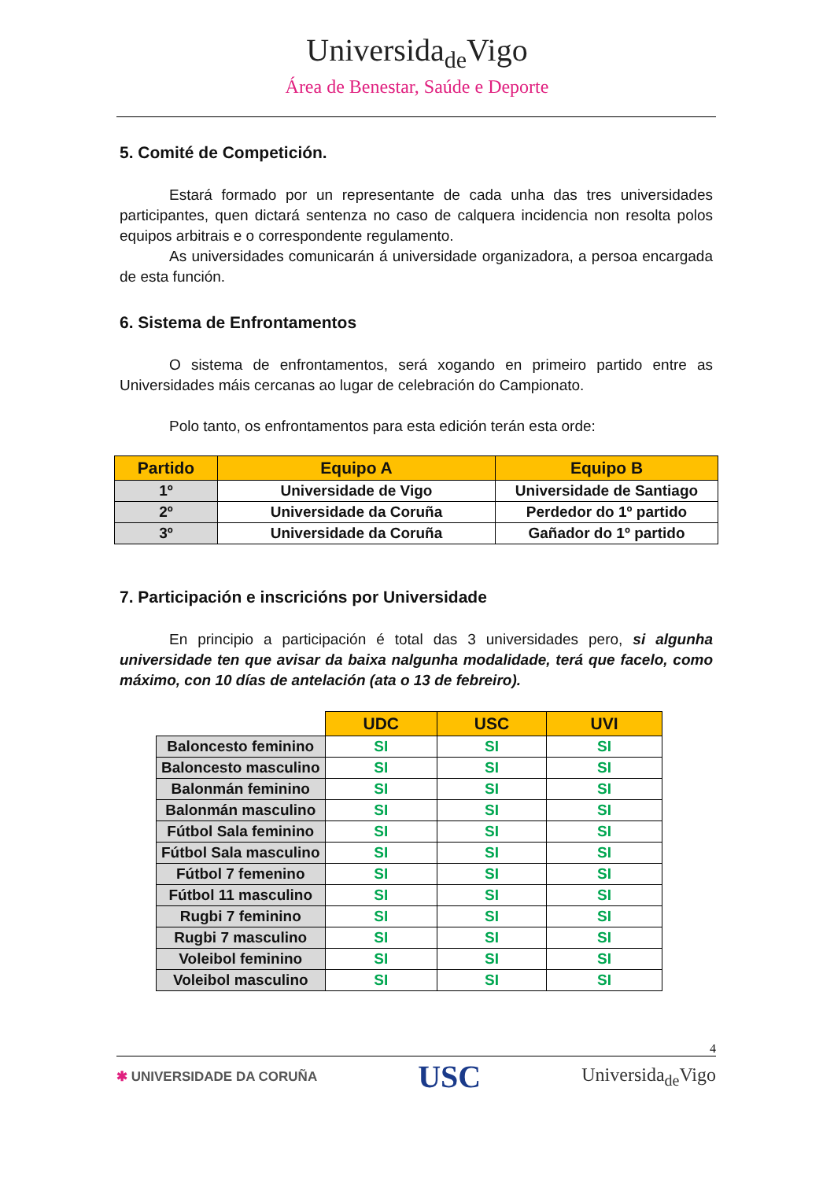Universida<sub>de</sub>Vigo
Área de Benestar, Saúde e Deporte
5. Comité de Competición.
Estará formado por un representante de cada unha das tres universidades participantes, quen dictará sentenza no caso de calquera incidencia non resolta polos equipos arbitrais e o correspondente regulamento.
As universidades comunicarán á universidade organizadora, a persoa encargada de esta función.
6. Sistema de Enfrontamentos
O sistema de enfrontamentos, será xogando en primeiro partido entre as Universidades máis cercanas ao lugar de celebración do Campionato.
Polo tanto, os enfrontamentos para esta edición terán esta orde:
| Partido | Equipo A | Equipo B |
| --- | --- | --- |
| 1º | Universidade de Vigo | Universidade de Santiago |
| 2º | Universidade da Coruña | Perdedor do 1º partido |
| 3º | Universidade da Coruña | Gañador do 1º partido |
7. Participación e inscricións por Universidade
En principio a participación é total das 3 universidades pero, si algunha universidade ten que avisar da baixa nalgunha modalidade, terá que facelo, como máximo, con 10 días de antelación (ata o 13 de febreiro).
| | UDC | USC | UVI |
| Baloncesto feminino | SI | SI | SI |
| Baloncesto masculino | SI | SI | SI |
| Balonmán feminino | SI | SI | SI |
| Balonmán masculino | SI | SI | SI |
| Fútbol Sala feminino | SI | SI | SI |
| Fútbol Sala masculino | SI | SI | SI |
| Fútbol 7 femenino | SI | SI | SI |
| Fútbol 11 masculino | SI | SI | SI |
| Rugbi 7 feminino | SI | SI | SI |
| Rugbi 7 masculino | SI | SI | SI |
| Voleibol feminino | SI | SI | SI |
| Voleibol masculino | SI | SI | SI |
4
✱ UNIVERSIDADE DA CORUÑA
USC
Universida<sub>de</sub>Vigo